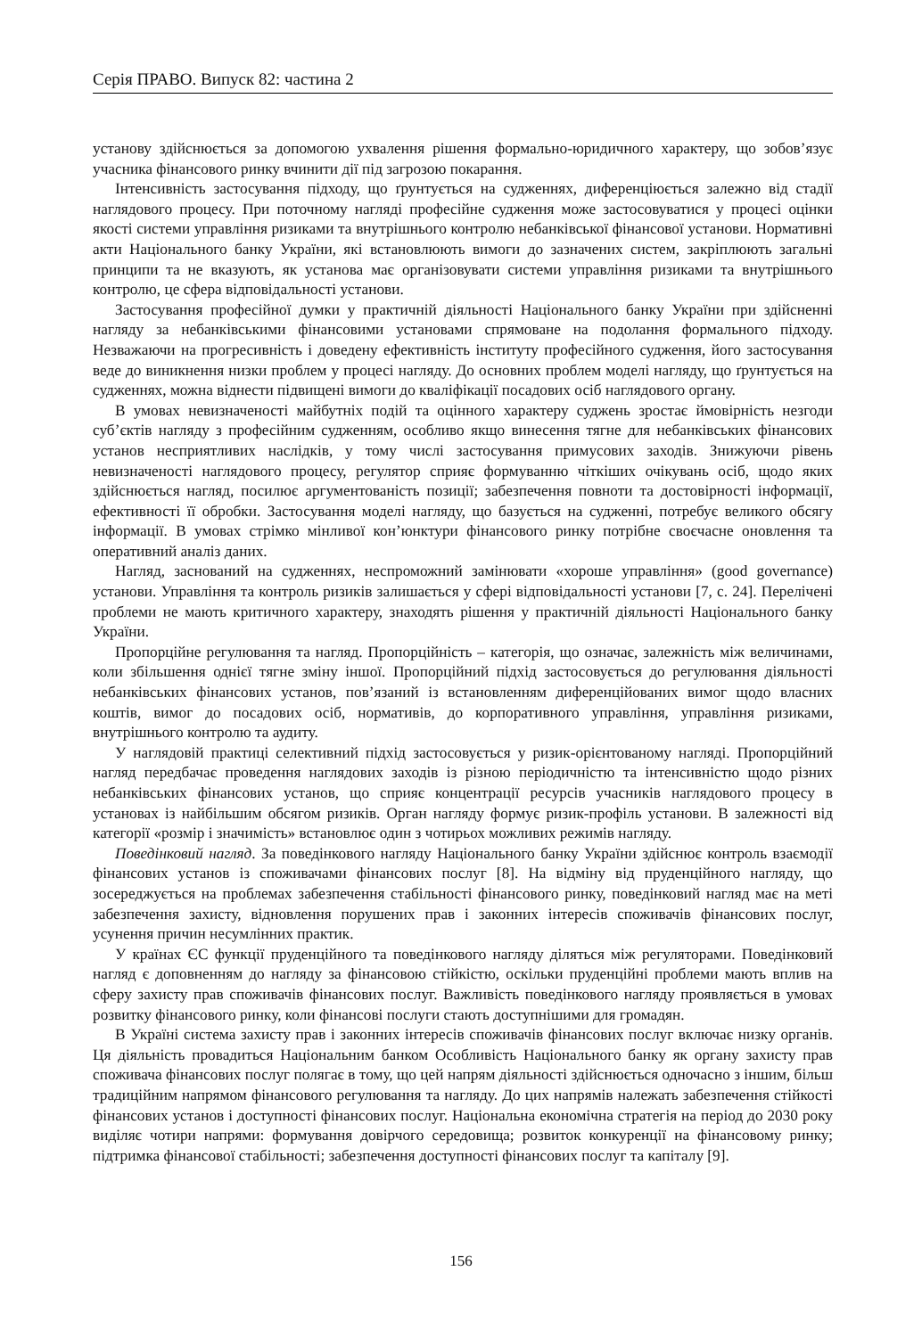Серія ПРАВО. Випуск 82: частина 2
установу здійснюється за допомогою ухвалення рішення формально-юридичного характеру, що зобов’язує учасника фінансового ринку вчинити дії під загрозою покарання.
Інтенсивність застосування підходу, що ґрунтується на судженнях, диференціюється залежно від стадії наглядового процесу. При поточному нагляді професійне судження може застосовуватися у процесі оцінки якості системи управління ризиками та внутрішнього контролю небанківської фінансової установи. Нормативні акти Національного банку України, які встановлюють вимоги до зазначених систем, закріплюють загальні принципи та не вказують, як установа має організовувати системи управління ризиками та внутрішнього контролю, це сфера відповідальності установи.
Застосування професійної думки у практичній діяльності Національного банку України при здійсненні нагляду за небанківськими фінансовими установами спрямоване на подолання формального підходу. Незважаючи на прогресивність і доведену ефективність інституту професійного судження, його застосування веде до виникнення низки проблем у процесі нагляду. До основних проблем моделі нагляду, що ґрунтується на судженнях, можна віднести підвищені вимоги до кваліфікації посадових осіб наглядового органу.
В умовах невизначеності майбутніх подій та оцінного характеру суджень зростає ймовірність незгоди суб’єктів нагляду з професійним судженням, особливо якщо винесення тягне для небанківських фінансових установ несприятливих наслідків, у тому числі застосування примусових заходів. Знижуючи рівень невизначеності наглядового процесу, регулятор сприяє формуванню чіткіших очікувань осіб, щодо яких здійснюється нагляд, посилює аргументованість позиції; забезпечення повноти та достовірності інформації, ефективності її обробки. Застосування моделі нагляду, що базується на судженні, потребує великого обсягу інформації. В умовах стрімко мінливої кон’юнктури фінансового ринку потрібне своєчасне оновлення та оперативний аналіз даних.
Нагляд, заснований на судженнях, неспроможний замінювати «хороше управління» (good governance) установи. Управління та контроль ризиків залишається у сфері відповідальності установи [7, с. 24]. Перелічені проблеми не мають критичного характеру, знаходять рішення у практичній діяльності Національного банку України.
Пропорційне регулювання та нагляд. Пропорційність – категорія, що означає, залежність між величинами, коли збільшення однієї тягне зміну іншої. Пропорційний підхід застосовується до регулювання діяльності небанківських фінансових установ, пов’язаний із встановленням диференційованих вимог щодо власних коштів, вимог до посадових осіб, нормативів, до корпоративного управління, управління ризиками, внутрішнього контролю та аудиту.
У наглядовій практиці селективний підхід застосовується у ризик-орієнтованому нагляді. Пропорційний нагляд передбачає проведення наглядових заходів із різною періодичністю та інтенсивністю щодо різних небанківських фінансових установ, що сприяє концентрації ресурсів учасників наглядового процесу в установах із найбільшим обсягом ризиків. Орган нагляду формує ризик-профіль установи. В залежності від категорії «розмір і значимість» встановлює один з чотирьох можливих режимів нагляду.
Поведінковий нагляд. За поведінкового нагляду Національного банку України здійснює контроль взаємодії фінансових установ із споживачами фінансових послуг [8]. На відміну від пруденційного нагляду, що зосереджується на проблемах забезпечення стабільності фінансового ринку, поведінковий нагляд має на меті забезпечення захисту, відновлення порушених прав і законних інтересів споживачів фінансових послуг, усунення причин несумлінних практик.
У країнах ЄС функції пруденційного та поведінкового нагляду діляться між регуляторами. Поведінковий нагляд є доповненням до нагляду за фінансовою стійкістю, оскільки пруденційні проблеми мають вплив на сферу захисту прав споживачів фінансових послуг. Важливість поведінкового нагляду проявляється в умовах розвитку фінансового ринку, коли фінансові послуги стають доступнішими для громадян.
В Україні система захисту прав і законних інтересів споживачів фінансових послуг включає низку органів. Ця діяльність провадиться Національним банком Особливість Національного банку як органу захисту прав споживача фінансових послуг полягає в тому, що цей напрям діяльності здійснюється одночасно з іншим, більш традиційним напрямом фінансового регулювання та нагляду. До цих напрямів належать забезпечення стійкості фінансових установ і доступності фінансових послуг. Національна економічна стратегія на період до 2030 року виділяє чотири напрями: формування довірчого середовища; розвиток конкуренції на фінансовому ринку; підтримка фінансової стабільності; забезпечення доступності фінансових послуг та капіталу [9].
156